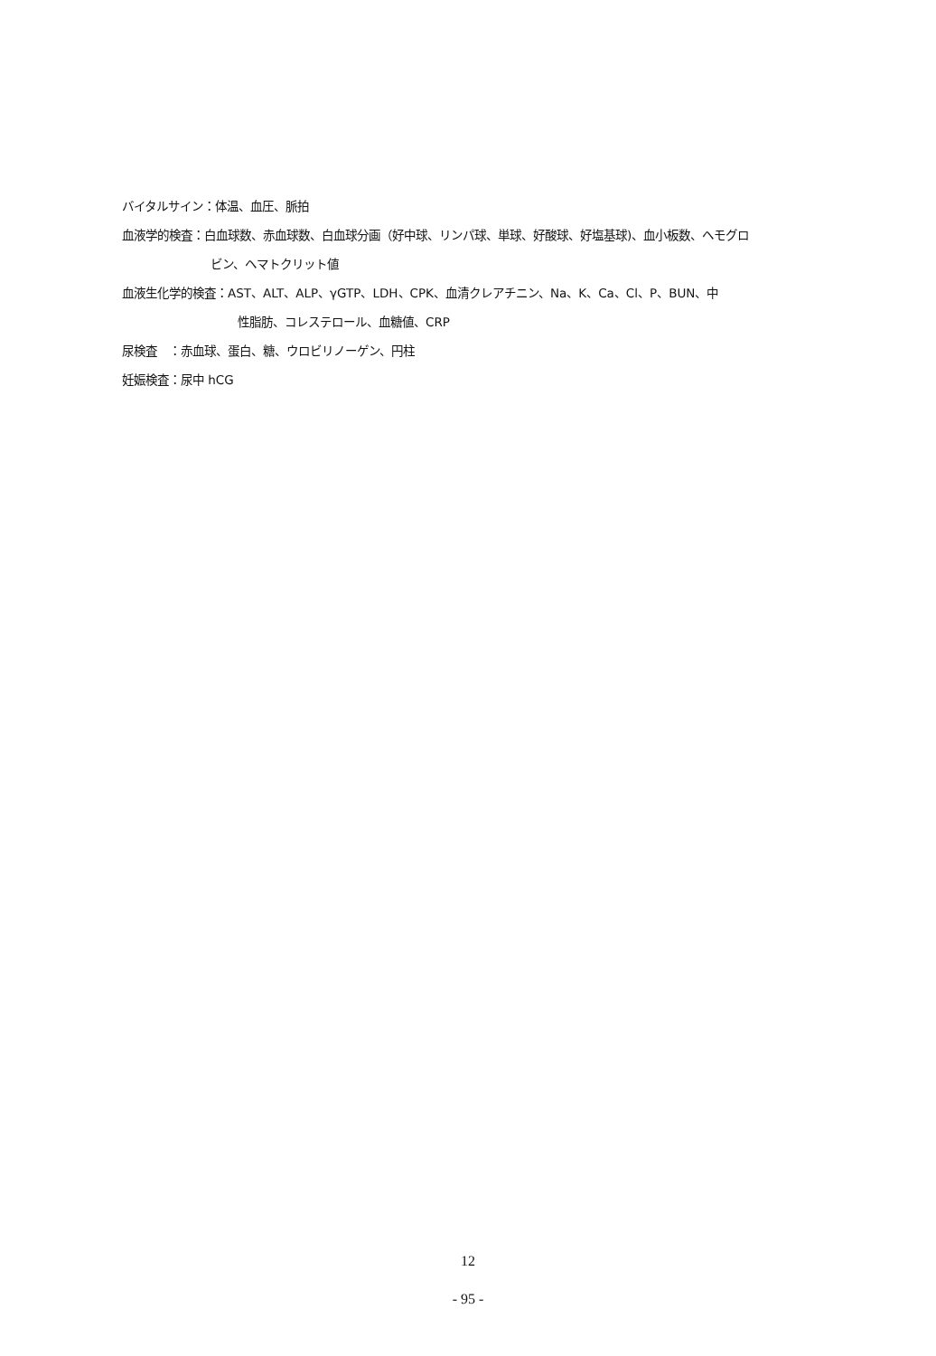バイタルサイン：体温、血圧、脈拍
血液学的検査：白血球数、赤血球数、白血球分画（好中球、リンパ球、単球、好酸球、好塩基球)、血小板数、ヘモグロ
ビン、ヘマトクリット値
血液生化学的検査：AST、ALT、ALP、γGTP、LDH、CPK、血清クレアチニン、Na、K、Ca、Cl、P、BUN、中
性脂肪、コレステロール、血糖値、CRP
尿検査　：赤血球、蛋白、糖、ウロビリノーゲン、円柱
妊娠検査：尿中 hCG
12
- 95 -